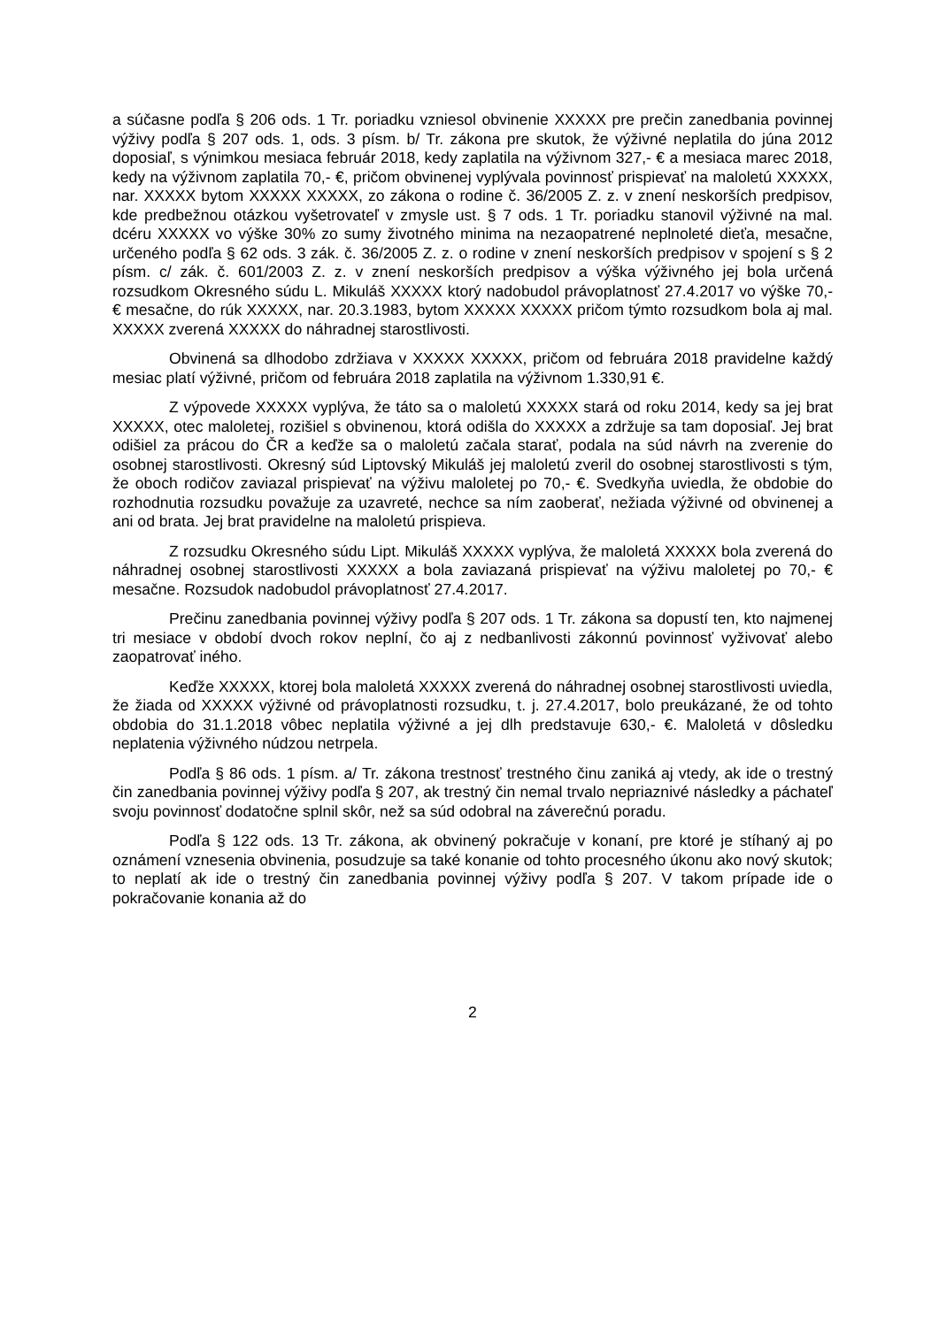a súčasne podľa § 206 ods. 1 Tr. poriadku vzniesol obvinenie XXXXX pre prečin zanedbania povinnej výživy podľa § 207 ods. 1, ods. 3 písm. b/ Tr. zákona pre skutok, že výživné neplatila do júna 2012 doposiaľ, s výnimkou mesiaca február 2018, kedy zaplatila na výživnom 327,- € a mesiaca marec 2018, kedy na výživnom zaplatila 70,- €, pričom obvinenej vyplývala povinnosť prispievať na maloletú XXXXX, nar. XXXXX bytom XXXXX XXXXX, zo zákona o rodine č. 36/2005 Z. z. v znení neskorších predpisov, kde predbežnou otázkou vyšetrovateľ v zmysle ust. § 7 ods. 1 Tr. poriadku stanovil výživné na mal. dcéru XXXXX vo výške 30% zo sumy životného minima na nezaopatrené neplnoleté dieťa, mesačne, určeného podľa § 62 ods. 3 zák. č. 36/2005 Z. z. o rodine v znení neskorších predpisov v spojení s § 2 písm. c/ zák. č. 601/2003 Z. z. v znení neskorších predpisov a výška výživného jej bola určená rozsudkom Okresného súdu L. Mikuláš XXXXX ktorý nadobudol právoplatnosť 27.4.2017 vo výške 70,- € mesačne, do rúk XXXXX, nar. 20.3.1983, bytom XXXXX XXXXX pričom týmto rozsudkom bola aj mal. XXXXX zverená XXXXX do náhradnej starostlivosti.
Obvinená sa dlhodobo zdržiava v XXXXX XXXXX, pričom od februára 2018 pravidelne každý mesiac platí výživné, pričom od februára 2018 zaplatila na výživnom 1.330,91 €.
Z výpovede XXXXX vyplýva, že táto sa o maloletú XXXXX stará od roku 2014, kedy sa jej brat XXXXX, otec maloletej, rozišiel s obvinenou, ktorá odišla do XXXXX a zdržuje sa tam doposiaľ. Jej brat odišiel za prácou do ČR a keďže sa o maloletú začala starať, podala na súd návrh na zverenie do osobnej starostlivosti. Okresný súd Liptovský Mikuláš jej maloletú zveril do osobnej starostlivosti s tým, že oboch rodičov zaviazal prispievať na výživu maloletej po 70,- €. Svedkyňa uviedla, že obdobie do rozhodnutia rozsudku považuje za uzavreté, nechce sa ním zaoberať, nežiada výživné od obvinenej a ani od brata. Jej brat pravidelne na maloletú prispieva.
Z rozsudku Okresného súdu Lipt. Mikuláš XXXXX vyplýva, že maloletá XXXXX bola zverená do náhradnej osobnej starostlivosti XXXXX a bola zaviazaná prispievať na výživu maloletej po 70,- € mesačne. Rozsudok nadobudol právoplatnosť 27.4.2017.
Prečinu zanedbania povinnej výživy podľa § 207 ods. 1 Tr. zákona sa dopustí ten, kto najmenej tri mesiace v období dvoch rokov neplní, čo aj z nedbanlivosti zákonnú povinnosť vyživovať alebo zaopatrovať iného.
Keďže XXXXX, ktorej bola maloletá XXXXX zverená do náhradnej osobnej starostlivosti uviedla, že žiada od XXXXX výživné od právoplatnosti rozsudku, t. j. 27.4.2017, bolo preukázané, že od tohto obdobia do 31.1.2018 vôbec neplatila výživné a jej dlh predstavuje 630,- €. Maloletá v dôsledku neplatenia výživného núdzou netrpela.
Podľa § 86 ods. 1 písm. a/ Tr. zákona trestnosť trestného činu zaniká aj vtedy, ak ide o trestný čin zanedbania povinnej výživy podľa § 207, ak trestný čin nemal trvalo nepriaznivé následky a páchateľ svoju povinnosť dodatočne splnil skôr, než sa súd odobral na záverečnú poradu.
Podľa § 122 ods. 13 Tr. zákona, ak obvinený pokračuje v konaní, pre ktoré je stíhaný aj po oznámení vznesenia obvinenia, posudzuje sa také konanie od tohto procesného úkonu ako nový skutok; to neplatí ak ide o trestný čin zanedbania povinnej výživy podľa § 207. V takom prípade ide o pokračovanie konania až do
2